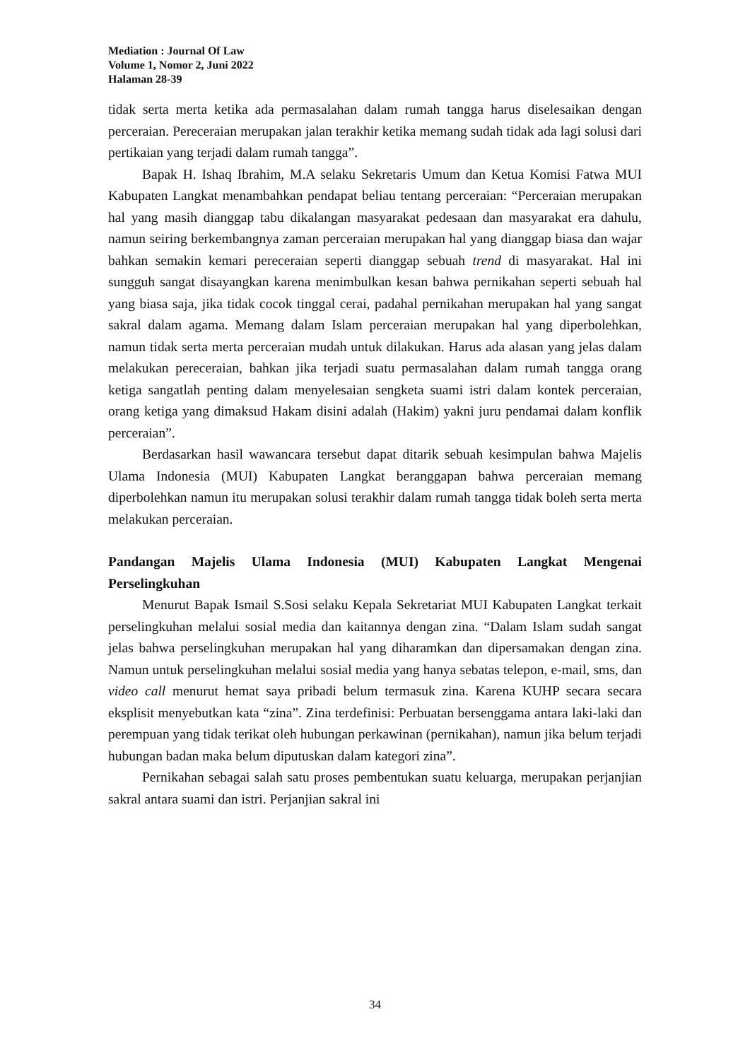Mediation : Journal Of Law
Volume 1, Nomor 2, Juni 2022
Halaman 28-39
tidak serta merta ketika ada permasalahan dalam rumah tangga harus diselesaikan dengan perceraian. Pereceraian merupakan jalan terakhir ketika memang sudah tidak ada lagi solusi dari pertikaian yang terjadi dalam rumah tangga”.
Bapak H. Ishaq Ibrahim, M.A selaku Sekretaris Umum dan Ketua Komisi Fatwa MUI Kabupaten Langkat menambahkan pendapat beliau tentang perceraian: “Perceraian merupakan hal yang masih dianggap tabu dikalangan masyarakat pedesaan dan masyarakat era dahulu, namun seiring berkembangnya zaman perceraian merupakan hal yang dianggap biasa dan wajar bahkan semakin kemari pereceraian seperti dianggap sebuah trend di masyarakat. Hal ini sungguh sangat disayangkan karena menimbulkan kesan bahwa pernikahan seperti sebuah hal yang biasa saja, jika tidak cocok tinggal cerai, padahal pernikahan merupakan hal yang sangat sakral dalam agama. Memang dalam Islam perceraian merupakan hal yang diperbolehkan, namun tidak serta merta perceraian mudah untuk dilakukan. Harus ada alasan yang jelas dalam melakukan pereceraian, bahkan jika terjadi suatu permasalahan dalam rumah tangga orang ketiga sangatlah penting dalam menyelesaian sengketa suami istri dalam kontek perceraian, orang ketiga yang dimaksud Hakam disini adalah (Hakim) yakni juru pendamai dalam konflik perceraian”.
Berdasarkan hasil wawancara tersebut dapat ditarik sebuah kesimpulan bahwa Majelis Ulama Indonesia (MUI) Kabupaten Langkat beranggapan bahwa perceraian memang diperbolehkan namun itu merupakan solusi terakhir dalam rumah tangga tidak boleh serta merta melakukan perceraian.
Pandangan Majelis Ulama Indonesia (MUI) Kabupaten Langkat Mengenai Perselingkuhan
Menurut Bapak Ismail S.Sosi selaku Kepala Sekretariat MUI Kabupaten Langkat terkait perselingkuhan melalui sosial media dan kaitannya dengan zina. “Dalam Islam sudah sangat jelas bahwa perselingkuhan merupakan hal yang diharamkan dan dipersamakan dengan zina. Namun untuk perselingkuhan melalui sosial media yang hanya sebatas telepon, e-mail, sms, dan video call menurut hemat saya pribadi belum termasuk zina. Karena KUHP secara secara eksplisit menyebutkan kata “zina”. Zina terdefinisi: Perbuatan bersenggama antara laki-laki dan perempuan yang tidak terikat oleh hubungan perkawinan (pernikahan), namun jika belum terjadi hubungan badan maka belum diputuskan dalam kategori zina”.
Pernikahan sebagai salah satu proses pembentukan suatu keluarga, merupakan perjanjian sakral antara suami dan istri. Perjanjian sakral ini
34